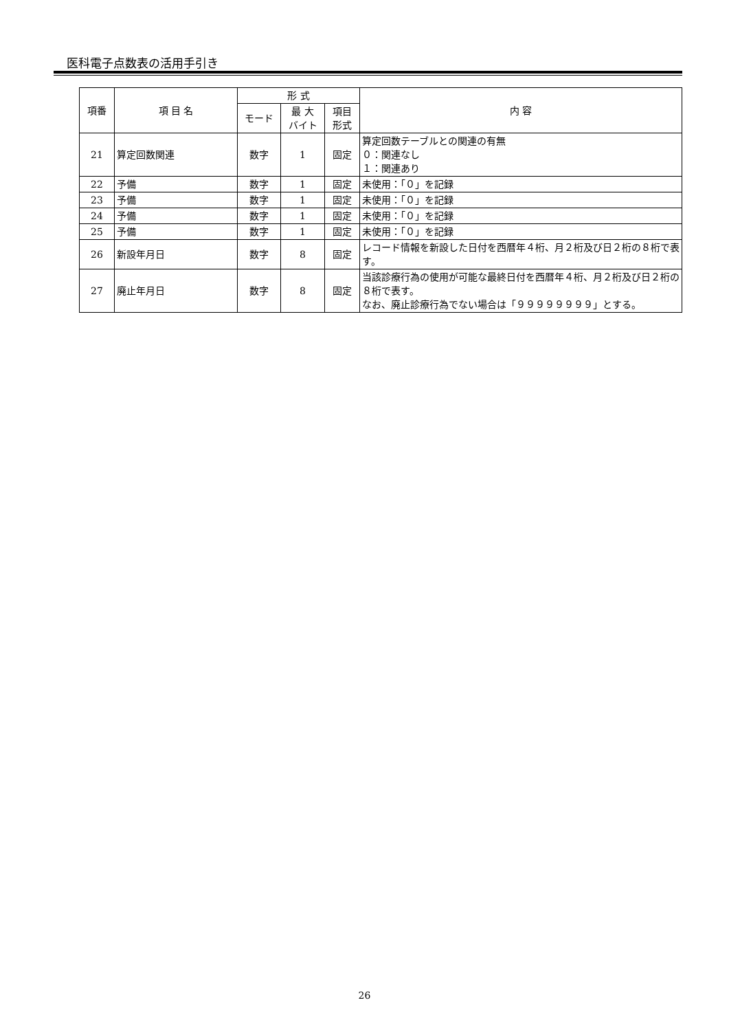医科電子点数表の活用手引き
| 項番 | 項 目 名 | 形 式 | | | 内 容 |
| --- | --- | --- | --- | --- | --- |
| | | モード | 最 大 バイト | 項目 形式 | |
| 21 | 算定回数関連 | 数字 | 1 | 固定 | 算定回数テーブルとの関連の有無 ０：関連なし １：関連あり |
| 22 | 予備 | 数字 | 1 | 固定 | 未使用：「０」を記録 |
| 23 | 予備 | 数字 | 1 | 固定 | 未使用：「０」を記録 |
| 24 | 予備 | 数字 | 1 | 固定 | 未使用：「０」を記録 |
| 25 | 予備 | 数字 | 1 | 固定 | 未使用：「０」を記録 |
| 26 | 新設年月日 | 数字 | 8 | 固定 | レコード情報を新設した日付を西暦年４桁、月２桁及び日２桁の８桁で表す。 |
| 27 | 廃止年月日 | 数字 | 8 | 固定 | 当該診療行為の使用が可能な最終日付を西暦年４桁、月２桁及び日２桁の８桁で表す。 なお、廃止診療行為でない場合は「９９９９９９９９」とする。 |
26